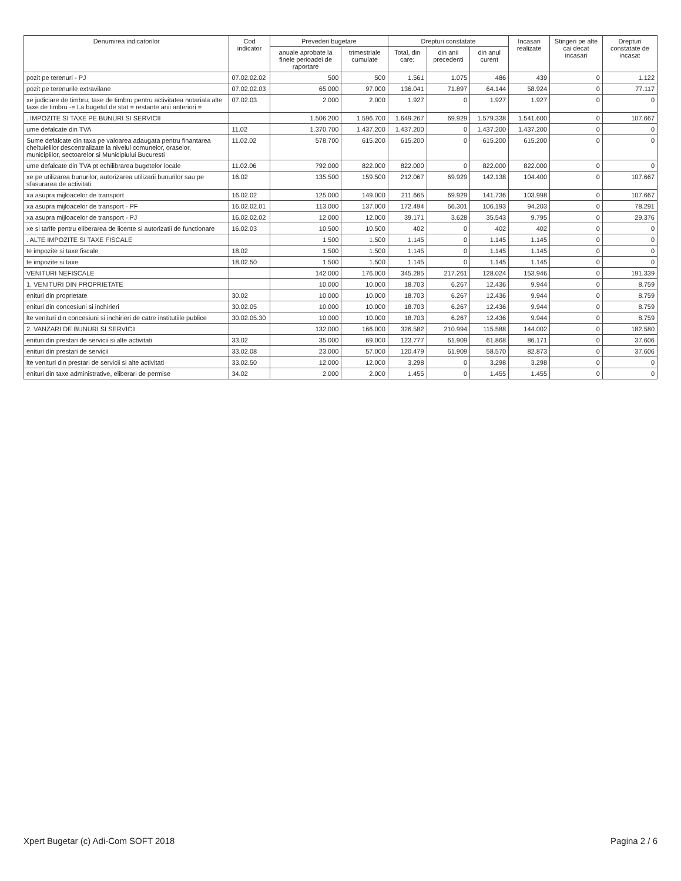| Denumirea indicatorilor | Cod indicator | Prevederi bugetare | | Drepturi constatate | | | Incasari realizate | Stingeri pe alte cai decat incasari | Drepturi constatate de incasat |
| --- | --- | --- | --- | --- | --- | --- | --- | --- | --- |
| | | anuale aprobate la finele perioadei de raportare | trimestriale cumulate | Total, din care: | din anii precedenti | din anul curent | | | |
| pozit pe terenuri - PJ | 07.02.02.02 | 500 | 500 | 1.561 | 1.075 | 486 | 439 | 0 | 1.122 |
| pozit pe terenurile extravilane | 07.02.02.03 | 65.000 | 97.000 | 136.041 | 71.897 | 64.144 | 58.924 | 0 | 77.117 |
| xe judiciare de timbru, taxe de timbru pentru activitatea notariala alte taxe de timbru -= La bugetul de stat = restante anii anteriori = | 07.02.03 | 2.000 | 2.000 | 1.927 | 0 | 1.927 | 1.927 | 0 | 0 |
| . IMPOZITE SI TAXE PE BUNURI SI SERVICII | | 1.506.200 | 1.596.700 | 1.649.267 | 69.929 | 1.579.338 | 1.541.600 | 0 | 107.667 |
| ume defalcate din TVA | 11.02 | 1.370.700 | 1.437.200 | 1.437.200 | 0 | 1.437.200 | 1.437.200 | 0 | 0 |
| Sume defalcate din taxa pe valoarea adaugata pentru finantarea cheltuielilor descentralizate la nivelul comunelor, oraselor, municipiilor, sectoarelor si Municipiului Bucuresti | 11.02.02 | 578.700 | 615.200 | 615.200 | 0 | 615.200 | 615.200 | 0 | 0 |
| ume defalcate din TVA pt echilibrarea bugetelor locale | 11.02.06 | 792.000 | 822.000 | 822.000 | 0 | 822.000 | 822.000 | 0 | 0 |
| xe pe utilizarea bunurilor, autorizarea utilizarii bunurilor sau pe sfasurarea de activitati | 16.02 | 135.500 | 159.500 | 212.067 | 69.929 | 142.138 | 104.400 | 0 | 107.667 |
| xa asupra mijloacelor de transport | 16.02.02 | 125.000 | 149.000 | 211.665 | 69.929 | 141.736 | 103.998 | 0 | 107.667 |
| xa asupra mijloacelor de transport - PF | 16.02.02.01 | 113.000 | 137.000 | 172.494 | 66.301 | 106.193 | 94.203 | 0 | 78.291 |
| xa asupra mijloacelor de transport - PJ | 16.02.02.02 | 12.000 | 12.000 | 39.171 | 3.628 | 35.543 | 9.795 | 0 | 29.376 |
| xe si tarife pentru eliberarea de licente si autorizatii de functionare | 16.02.03 | 10.500 | 10.500 | 402 | 0 | 402 | 402 | 0 | 0 |
| . ALTE IMPOZITE SI TAXE FISCALE | | 1.500 | 1.500 | 1.145 | 0 | 1.145 | 1.145 | 0 | 0 |
| te impozite si taxe fiscale | 18.02 | 1.500 | 1.500 | 1.145 | 0 | 1.145 | 1.145 | 0 | 0 |
| te impozite si taxe | 18.02.50 | 1.500 | 1.500 | 1.145 | 0 | 1.145 | 1.145 | 0 | 0 |
| VENITURI NEFISCALE | | 142.000 | 176.000 | 345.285 | 217.261 | 128.024 | 153.946 | 0 | 191.339 |
| 1. VENITURI DIN PROPRIETATE | | 10.000 | 10.000 | 18.703 | 6.267 | 12.436 | 9.944 | 0 | 8.759 |
| enituri din proprietate | 30.02 | 10.000 | 10.000 | 18.703 | 6.267 | 12.436 | 9.944 | 0 | 8.759 |
| enituri din concesiuni si inchirieri | 30.02.05 | 10.000 | 10.000 | 18.703 | 6.267 | 12.436 | 9.944 | 0 | 8.759 |
| lte venituri din concesiuni si inchirieri de catre institutiile publice | 30.02.05.30 | 10.000 | 10.000 | 18.703 | 6.267 | 12.436 | 9.944 | 0 | 8.759 |
| 2. VANZARI DE BUNURI SI SERVICII | | 132.000 | 166.000 | 326.582 | 210.994 | 115.588 | 144.002 | 0 | 182.580 |
| enituri din prestari de servicii si alte activitati | 33.02 | 35.000 | 69.000 | 123.777 | 61.909 | 61.868 | 86.171 | 0 | 37.606 |
| enituri din prestari de servicii | 33.02.08 | 23.000 | 57.000 | 120.479 | 61.909 | 58.570 | 82.873 | 0 | 37.606 |
| lte venituri din prestari de servicii si alte activitati | 33.02.50 | 12.000 | 12.000 | 3.298 | 0 | 3.298 | 3.298 | 0 | 0 |
| enituri din taxe administrative, eliberari de permise | 34.02 | 2.000 | 2.000 | 1.455 | 0 | 1.455 | 1.455 | 0 | 0 |
Xpert Bugetar (c) Adi-Com SOFT 2018 Pagina 2 / 6